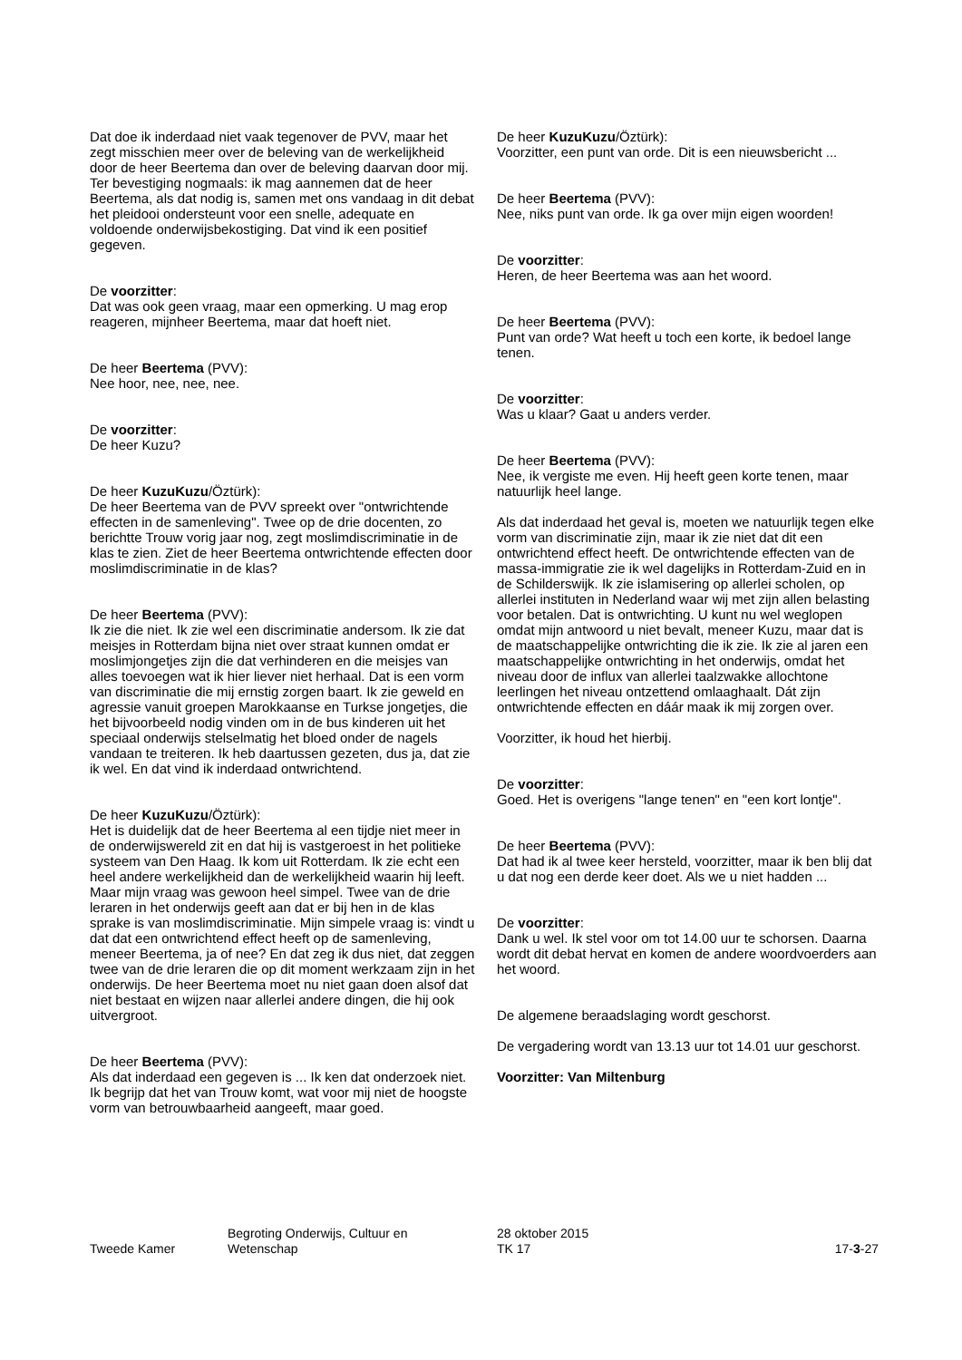Dat doe ik inderdaad niet vaak tegenover de PVV, maar het zegt misschien meer over de beleving van de werkelijkheid door de heer Beertema dan over de beleving daarvan door mij. Ter bevestiging nogmaals: ik mag aannemen dat de heer Beertema, als dat nodig is, samen met ons vandaag in dit debat het pleidooi ondersteunt voor een snelle, adequate en voldoende onderwijsbekostiging. Dat vind ik een positief gegeven.
De voorzitter:
Dat was ook geen vraag, maar een opmerking. U mag erop reageren, mijnheer Beertema, maar dat hoeft niet.
De heer Beertema (PVV):
Nee hoor, nee, nee, nee.
De voorzitter:
De heer Kuzu?
De heer KuzuKuzu/Öztürk):
De heer Beertema van de PVV spreekt over "ontwrichtende effecten in de samenleving". Twee op de drie docenten, zo berichtte Trouw vorig jaar nog, zegt moslimdiscriminatie in de klas te zien. Ziet de heer Beertema ontwrichtende effecten door moslimdiscriminatie in de klas?
De heer Beertema (PVV):
Ik zie die niet. Ik zie wel een discriminatie andersom. Ik zie dat meisjes in Rotterdam bijna niet over straat kunnen omdat er moslimjongetjes zijn die dat verhinderen en die meisjes van alles toevoegen wat ik hier liever niet herhaal. Dat is een vorm van discriminatie die mij ernstig zorgen baart. Ik zie geweld en agressie vanuit groepen Marokkaanse en Turkse jongetjes, die het bijvoorbeeld nodig vinden om in de bus kinderen uit het speciaal onderwijs stelselmatig het bloed onder de nagels vandaan te treiteren. Ik heb daartussen gezeten, dus ja, dat zie ik wel. En dat vind ik inderdaad ontwrichtend.
De heer KuzuKuzu/Öztürk):
Het is duidelijk dat de heer Beertema al een tijdje niet meer in de onderwijswereld zit en dat hij is vastgeroest in het politieke systeem van Den Haag. Ik kom uit Rotterdam. Ik zie echt een heel andere werkelijkheid dan de werkelijkheid waarin hij leeft. Maar mijn vraag was gewoon heel simpel. Twee van de drie leraren in het onderwijs geeft aan dat er bij hen in de klas sprake is van moslimdiscriminatie. Mijn simpele vraag is: vindt u dat dat een ontwrichtend effect heeft op de samenleving, meneer Beertema, ja of nee? En dat zeg ik dus niet, dat zeggen twee van de drie leraren die op dit moment werkzaam zijn in het onderwijs. De heer Beertema moet nu niet gaan doen alsof dat niet bestaat en wijzen naar allerlei andere dingen, die hij ook uitvergroot.
De heer Beertema (PVV):
Als dat inderdaad een gegeven is ... Ik ken dat onderzoek niet. Ik begrijp dat het van Trouw komt, wat voor mij niet de hoogste vorm van betrouwbaarheid aangeeft, maar goed.
De heer KuzuKuzu/Öztürk):
Voorzitter, een punt van orde. Dit is een nieuwsbericht ...
De heer Beertema (PVV):
Nee, niks punt van orde. Ik ga over mijn eigen woorden!
De voorzitter:
Heren, de heer Beertema was aan het woord.
De heer Beertema (PVV):
Punt van orde? Wat heeft u toch een korte, ik bedoel lange tenen.
De voorzitter:
Was u klaar? Gaat u anders verder.
De heer Beertema (PVV):
Nee, ik vergiste me even. Hij heeft geen korte tenen, maar natuurlijk heel lange.
Als dat inderdaad het geval is, moeten we natuurlijk tegen elke vorm van discriminatie zijn, maar ik zie niet dat dit een ontwrichtend effect heeft. De ontwrichtende effecten van de massa-immigratie zie ik wel dagelijks in Rotterdam-Zuid en in de Schilderswijk. Ik zie islamisering op allerlei scholen, op allerlei instituten in Nederland waar wij met zijn allen belasting voor betalen. Dat is ontwrichting. U kunt nu wel weglopen omdat mijn antwoord u niet bevalt, meneer Kuzu, maar dat is de maatschappelijke ontwrichting die ik zie. Ik zie al jaren een maatschappelijke ontwrichting in het onderwijs, omdat het niveau door de influx van allerlei taalzwakke allochtone leerlingen het niveau ontzettend omlaaghaalt. Dát zijn ontwrichtende effecten en dáár maak ik mij zorgen over.
Voorzitter, ik houd het hierbij.
De voorzitter:
Goed. Het is overigens "lange tenen" en "een kort lontje".
De heer Beertema (PVV):
Dat had ik al twee keer hersteld, voorzitter, maar ik ben blij dat u dat nog een derde keer doet. Als we u niet hadden ...
De voorzitter:
Dank u wel. Ik stel voor om tot 14.00 uur te schorsen. Daarna wordt dit debat hervat en komen de andere woordvoerders aan het woord.
De algemene beraadslaging wordt geschorst.
De vergadering wordt van 13.13 uur tot 14.01 uur geschorst.
Voorzitter: Van Miltenburg
Tweede Kamer
Begroting Onderwijs, Cultuur en
Wetenschap
28 oktober 2015
TK 17
17-3-27